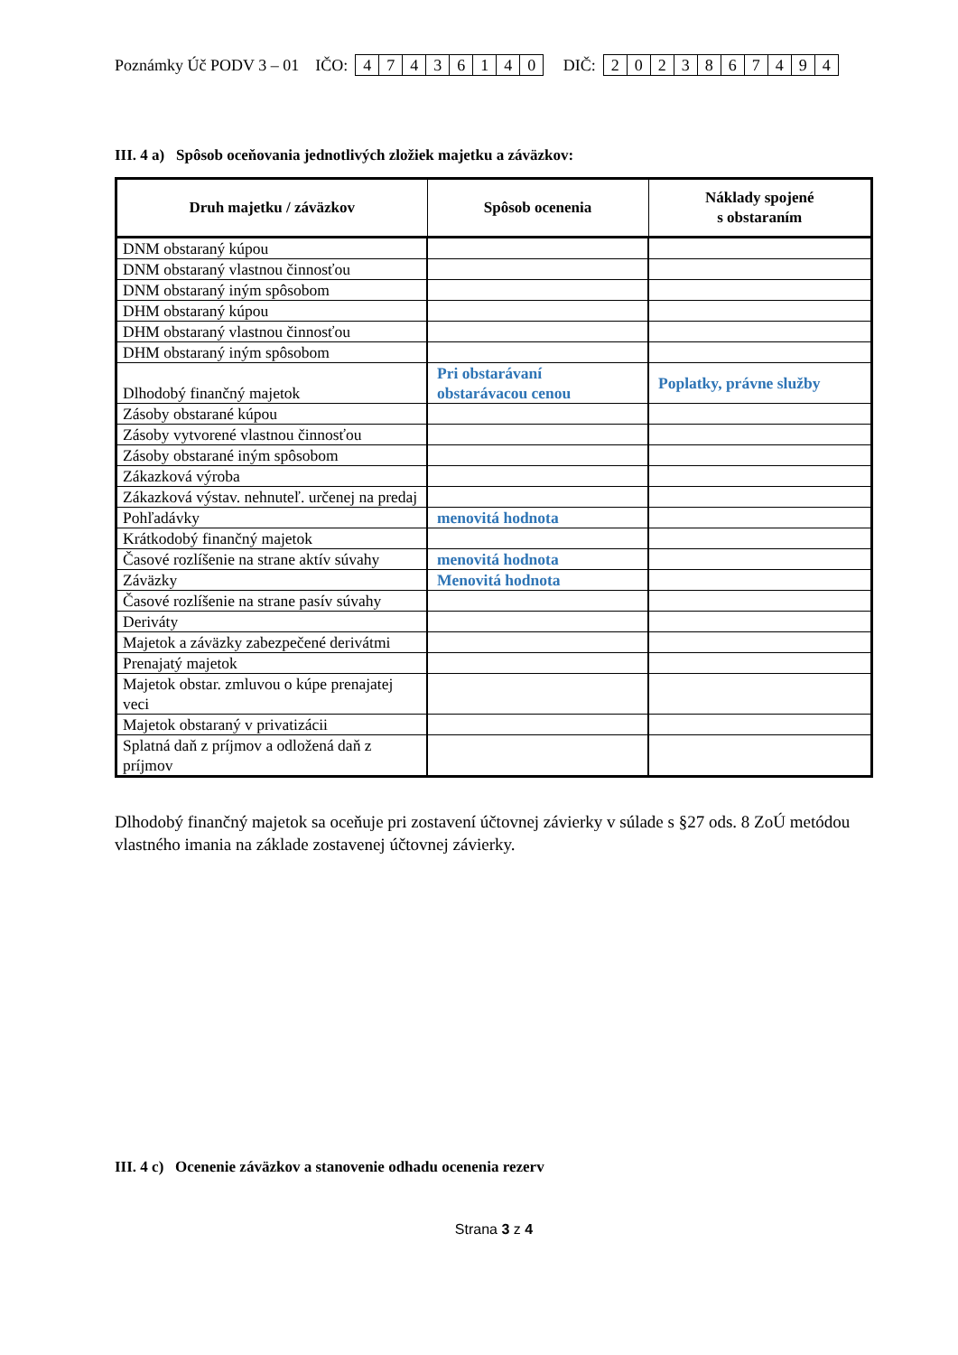Poznámky Úč PODV 3 – 01 IČO: 47436140 DIČ: 2023867494
III. 4 a) Spôsob oceňovania jednotlivých zložiek majetku a záväzkov:
| Druh majetku / záväzkov | Spôsob ocenenia | Náklady spojené s obstaraním |
| --- | --- | --- |
| DNM obstaraný kúpou | | |
| DNM obstaraný vlastnou činnosťou | | |
| DNM obstaraný iným spôsobom | | |
| DHM obstaraný kúpou | | |
| DHM obstaraný vlastnou činnosťou | | |
| DHM obstaraný iným spôsobom | | |
| Dlhodobý finančný majetok | Pri obstarávaní obstarávacou cenou | Poplatky, právne služby |
| Zásoby obstarané kúpou | | |
| Zásoby vytvorené vlastnou činnosťou | | |
| Zásoby obstarané iným spôsobom | | |
| Zákazková výroba | | |
| Zákazková výstav. nehnuteľ. určenej na predaj | | |
| Pohľadávky | menovitá hodnota | |
| Krátkodobý finančný majetok | | |
| Časové rozlíšenie na strane aktív súvahy | menovitá hodnota | |
| Záväzky | Menovitá hodnota | |
| Časové rozlíšenie na strane pasív súvahy | | |
| Deriváty | | |
| Majetok a záväzky zabezpečené derivátmi | | |
| Prenajatý majetok | | |
| Majetok obstar. zmluvou o kúpe prenajatej veci | | |
| Majetok obstaraný v privatizácii | | |
| Splatná daň z príjmov a odložená daň z príjmov | | |
Dlhodobý finančný majetok sa oceňuje pri zostavení účtovnej závierky v súlade s §27 ods. 8 ZoÚ metódou vlastného imania na základe zostavenej účtovnej závierky.
III. 4 c) Ocenenie záväzkov a stanovenie odhadu ocenenia rezerv
Strana 3 z 4